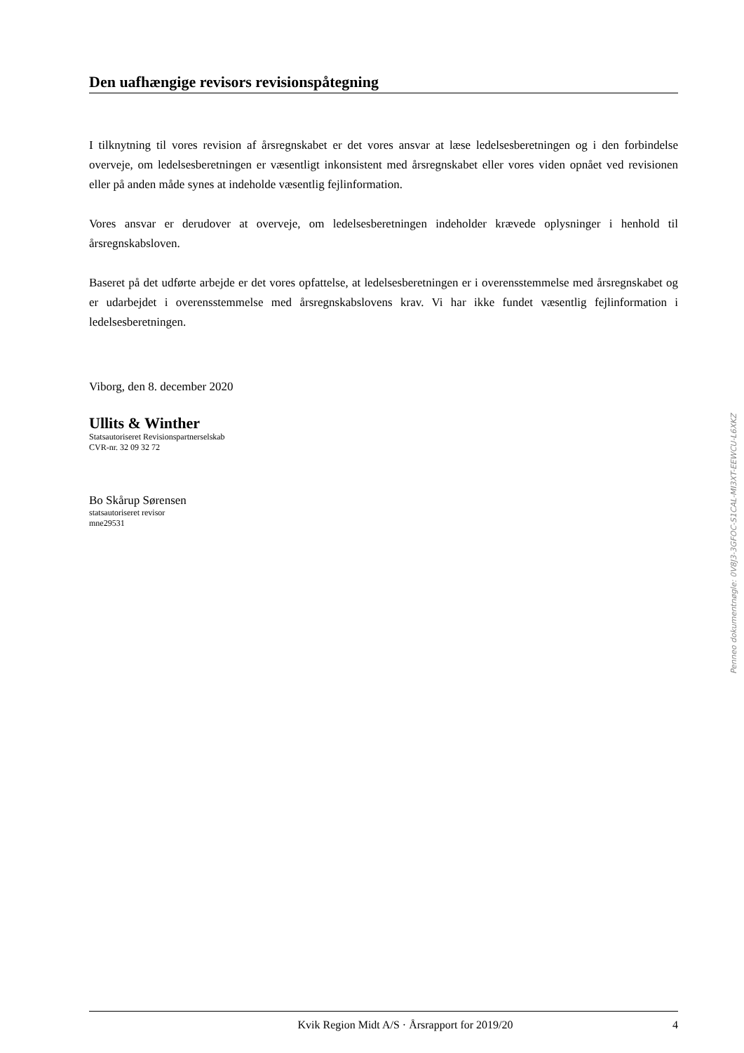Den uafhængige revisors revisionspåtegning
I tilknytning til vores revision af årsregnskabet er det vores ansvar at læse ledelsesberetningen og i den forbindelse overveje, om ledelsesberetningen er væsentligt inkonsistent med årsregnskabet eller vores viden opnået ved revisionen eller på anden måde synes at indeholde væsentlig fejlinformation.
Vores ansvar er derudover at overveje, om ledelsesberetningen indeholder krævede oplysninger i henhold til årsregnskabsloven.
Baseret på det udførte arbejde er det vores opfattelse, at ledelsesberetningen er i overensstemmelse med årsregnskabet og er udarbejdet i overensstemmelse med årsregnskabslovens krav. Vi har ikke fundet væsentlig fejlinformation i ledelsesberetningen.
Viborg, den 8. december 2020
Ullits & Winther
Statsautoriseret Revisionspartnerselskab
CVR-nr. 32 09 32 72
Bo Skårup Sørensen
statsautoriseret revisor
mne29531
Penneo dokumentnøgle: 0V8J3-3GFOC-S1CAL-MI3XT-EEWCU-L6XKZ
Kvik Region Midt A/S · Årsrapport for 2019/20 4